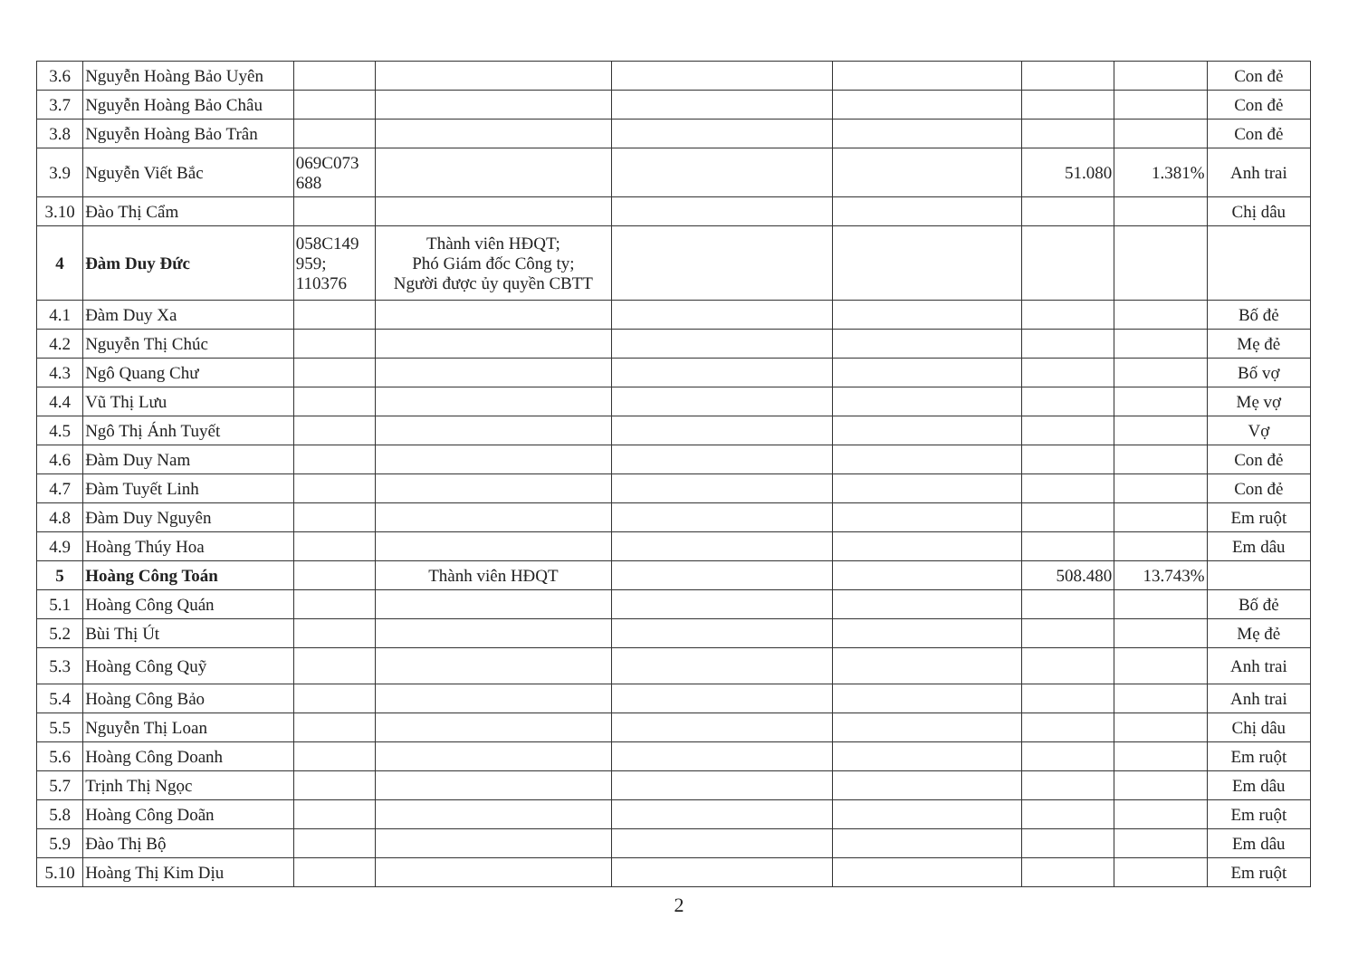| 3.6 | Nguyễn Hoàng Bảo Uyên | | | | | | | Con đẻ |
| 3.7 | Nguyễn Hoàng Bảo Châu | | | | | | | Con đẻ |
| 3.8 | Nguyễn Hoàng Bảo Trân | | | | | | | Con đẻ |
| 3.9 | Nguyễn Viết Bắc | 069C073 688 | | | | 51.080 | 1.381% | Anh trai |
| 3.10 | Đào Thị Cẩm | | | | | | | Chị dâu |
| 4 | Đàm Duy Đức | 058C149 959; 110376 | Thành viên HĐQT; Phó Giám đốc Công ty; Người được ủy quyền CBTT | | | | | |
| 4.1 | Đàm Duy Xa | | | | | | | Bố đẻ |
| 4.2 | Nguyễn Thị Chúc | | | | | | | Mẹ đẻ |
| 4.3 | Ngô Quang Chư | | | | | | | Bố vợ |
| 4.4 | Vũ Thị Lưu | | | | | | | Mẹ vợ |
| 4.5 | Ngô Thị Ánh Tuyết | | | | | | | Vợ |
| 4.6 | Đàm Duy Nam | | | | | | | Con đẻ |
| 4.7 | Đàm Tuyết Linh | | | | | | | Con đẻ |
| 4.8 | Đàm Duy Nguyên | | | | | | | Em ruột |
| 4.9 | Hoàng Thúy Hoa | | | | | | | Em dâu |
| 5 | Hoàng Công Toán | | Thành viên HĐQT | | | 508.480 | 13.743% | |
| 5.1 | Hoàng Công Quán | | | | | | | Bố đẻ |
| 5.2 | Bùi Thị Út | | | | | | | Mẹ đẻ |
| 5.3 | Hoàng Công Quỹ | | | | | | | Anh trai |
| 5.4 | Hoàng Công Bảo | | | | | | | Anh trai |
| 5.5 | Nguyễn Thị Loan | | | | | | | Chị dâu |
| 5.6 | Hoàng Công Doanh | | | | | | | Em ruột |
| 5.7 | Trịnh Thị Ngọc | | | | | | | Em dâu |
| 5.8 | Hoàng Công Doãn | | | | | | | Em ruột |
| 5.9 | Đào Thị Bộ | | | | | | | Em dâu |
| 5.10 | Hoàng Thị Kim Dịu | | | | | | | Em ruột |
2